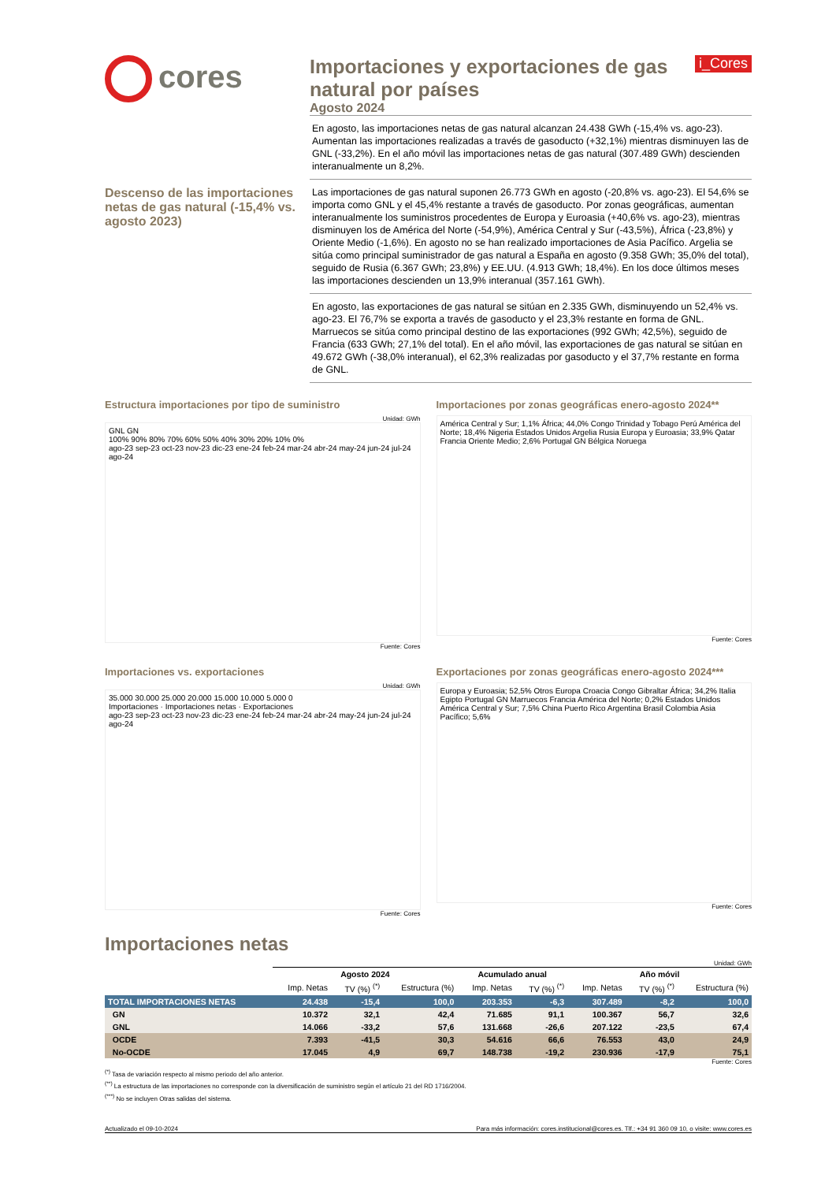cores
Importaciones y exportaciones de gas natural por países
Agosto 2024
i_Cores
Descenso de las importaciones netas de gas natural (-15,4% vs. agosto 2023)
En agosto, las importaciones netas de gas natural alcanzan 24.438 GWh (-15,4% vs. ago-23). Aumentan las importaciones realizadas a través de gasoducto (+32,1%) mientras disminuyen las de GNL (-33,2%). En el año móvil las importaciones netas de gas natural (307.489 GWh) descienden interanualmente un 8,2%.
Las importaciones de gas natural suponen 26.773 GWh en agosto (-20,8% vs. ago-23). El 54,6% se importa como GNL y el 45,4% restante a través de gasoducto. Por zonas geográficas, aumentan interanualmente los suministros procedentes de Europa y Euroasia (+40,6% vs. ago-23), mientras disminuyen los de América del Norte (-54,9%), América Central y Sur (-43,5%), África (-23,8%) y Oriente Medio (-1,6%). En agosto no se han realizado importaciones de Asia Pacífico. Argelia se sitúa como principal suministrador de gas natural a España en agosto (9.358 GWh; 35,0% del total), seguido de Rusia (6.367 GWh; 23,8%) y EE.UU. (4.913 GWh; 18,4%). En los doce últimos meses las importaciones descienden un 13,9% interanual (357.161 GWh).
En agosto, las exportaciones de gas natural se sitúan en 2.335 GWh, disminuyendo un 52,4% vs. ago-23. El 76,7% se exporta a través de gasoducto y el 23,3% restante en forma de GNL. Marruecos se sitúa como principal destino de las exportaciones (992 GWh; 42,5%), seguido de Francia (633 GWh; 27,1% del total). En el año móvil, las exportaciones de gas natural se sitúan en 49.672 GWh (-38,0% interanual), el 62,3% realizadas por gasoducto y el 37,7% restante en forma de GNL.
Estructura importaciones por tipo de suministro
Unidad: GWh
GNL GN
100% 90% 80% 70% 60% 50% 40% 30% 20% 10% 0%
ago-23 sep-23 oct-23 nov-23 dic-23 ene-24 feb-24 mar-24 abr-24 may-24 jun-24 jul-24 ago-24
Fuente: Cores
Importaciones por zonas geográficas enero-agosto 2024**
América Central y Sur; 1,1% África; 44,0% Congo Trinidad y Tobago Perú América del Norte; 18,4% Nigeria Estados Unidos Argelia Rusia Europa y Euroasia; 33,9% Qatar Francia Oriente Medio; 2,6% Portugal GN Bélgica Noruega
Fuente: Cores
Importaciones vs. exportaciones
Unidad: GWh
35.000 30.000 25.000 20.000 15.000 10.000 5.000 0
Importaciones · Importaciones netas · Exportaciones
ago-23 sep-23 oct-23 nov-23 dic-23 ene-24 feb-24 mar-24 abr-24 may-24 jun-24 jul-24 ago-24
Fuente: Cores
Exportaciones por zonas geográficas enero-agosto 2024***
Europa y Euroasia; 52,5% Otros Europa Croacia Congo Gibraltar África; 34,2% Italia Egipto Portugal GN Marruecos Francia América del Norte; 0,2% Estados Unidos América Central y Sur; 7,5% China Puerto Rico Argentina Brasil Colombia Asia Pacífico; 5,6%
Fuente: Cores
Importaciones netas
Unidad: GWh
| | Agosto 2024 | | | Acumulado anual | | Año móvil | | |
| --- | --- | --- | --- | --- | --- | --- | --- | --- |
| | Imp. Netas | TV (%) <sup>(*)</sup> | Estructura (%) | Imp. Netas | TV (%) <sup>(*)</sup> | Imp. Netas | TV (%) <sup>(*)</sup> | Estructura (%) |
| TOTAL IMPORTACIONES NETAS | 24.438 | -15,4 | 100,0 | 203.353 | -6,3 | 307.489 | -8,2 | 100,0 |
| GN | 10.372 | 32,1 | 42,4 | 71.685 | 91,1 | 100.367 | 56,7 | 32,6 |
| GNL | 14.066 | -33,2 | 57,6 | 131.668 | -26,6 | 207.122 | -23,5 | 67,4 |
| OCDE | 7.393 | -41,5 | 30,3 | 54.616 | 66,6 | 76.553 | 43,0 | 24,9 |
| No-OCDE | 17.045 | 4,9 | 69,7 | 148.738 | -19,2 | 230.936 | -17,9 | 75,1 |
Fuente: Cores
<sup>(*)</sup> Tasa de variación respecto al mismo periodo del año anterior.
<sup>(**)</sup> La estructura de las importaciones no corresponde con la diversificación de suministro según el artículo 21 del RD 1716/2004.
<sup>(***)</sup> No se incluyen Otras salidas del sistema.
Actualizado el 09-10-2024 Para más información: cores.institucional@cores.es. Tlf.: +34 91 360 09 10, o visite: www.cores.es